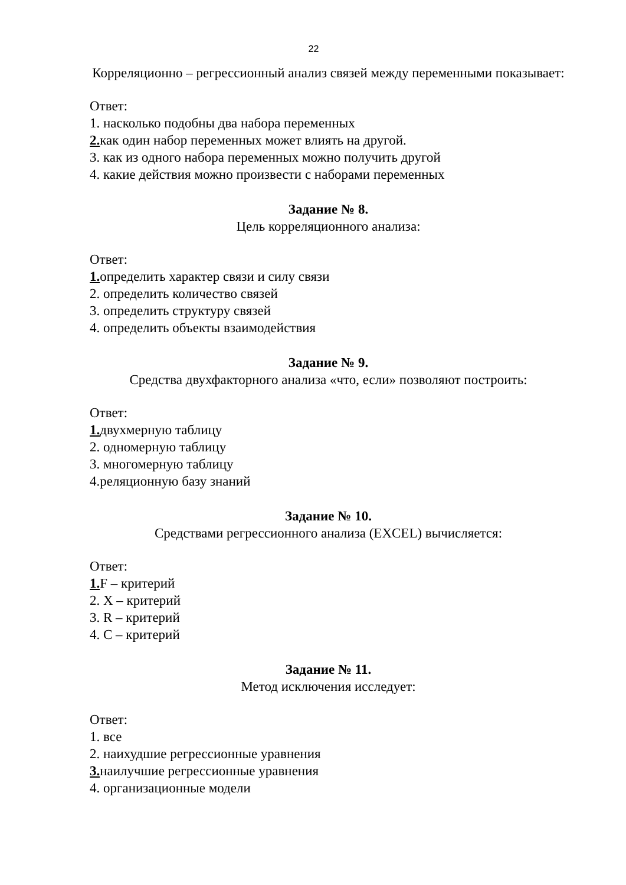22
Корреляционно – регрессионный анализ связей между переменными показывает:
Ответ:
1. насколько подобны два набора переменных
2. как один набор переменных может влиять на другой.
3. как из одного набора переменных можно получить другой
4. какие действия можно произвести с наборами переменных
Задание № 8.
Цель корреляционного анализа:
Ответ:
1. определить характер связи и силу связи
2. определить количество связей
3. определить структуру связей
4. определить объекты взаимодействия
Задание № 9.
Средства двухфакторного анализа «что, если» позволяют построить:
Ответ:
1. двухмерную таблицу
2. одномерную таблицу
3. многомерную таблицу
4.реляционную базу знаний
Задание № 10.
Средствами регрессионного анализа (EXCEL) вычисляется:
Ответ:
1. F – критерий
2. X – критерий
3. R – критерий
4. C – критерий
Задание № 11.
Метод исключения исследует:
Ответ:
1. все
2. наихудшие регрессионные уравнения
3. наилучшие регрессионные уравнения
4. организационные модели